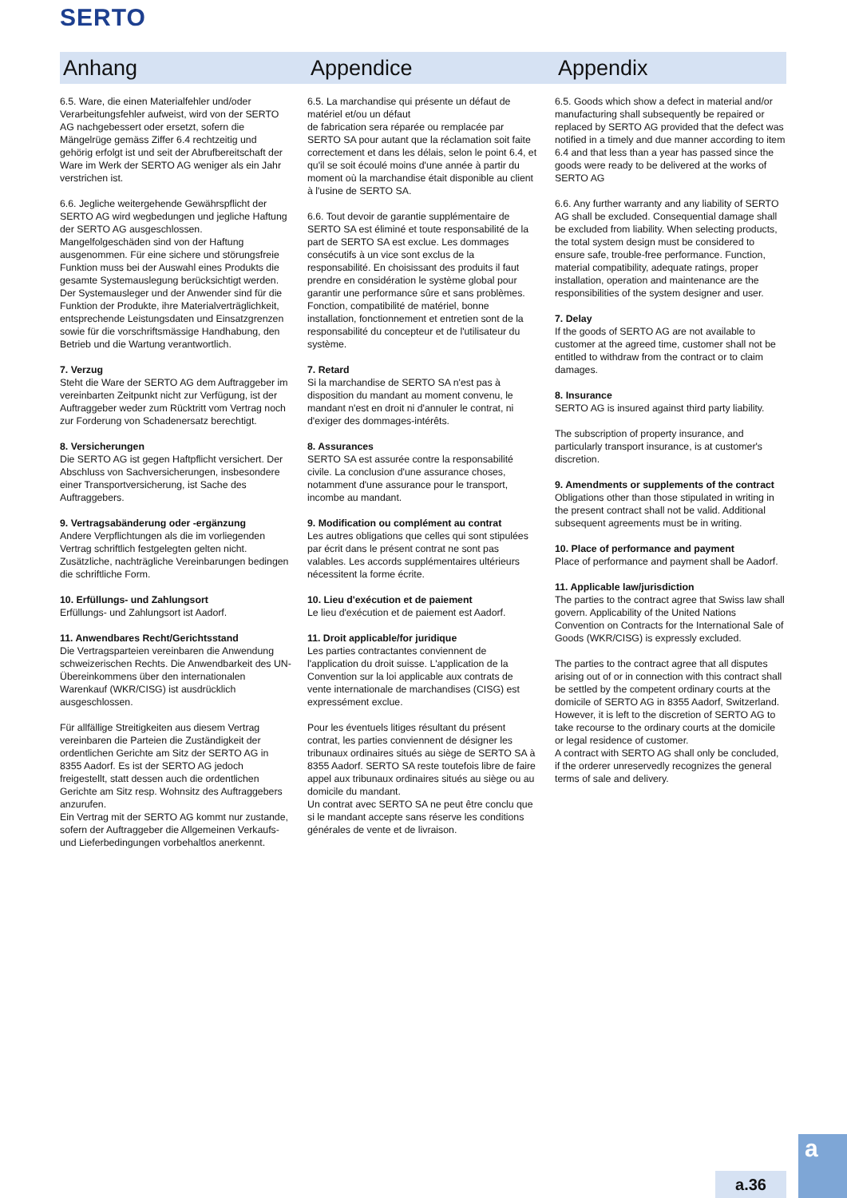SERTO
Anhang
6.5. Ware, die einen Materialfehler und/oder Verarbeitungsfehler aufweist, wird von der SERTO AG nachgebessert oder ersetzt, sofern die Mängelrüge gemäss Ziffer 6.4 rechtzeitig und gehörig erfolgt ist und seit der Abrufbereitschaft der Ware im Werk der SERTO AG weniger als ein Jahr verstrichen ist.
6.6. Jegliche weitergehende Gewährspflicht der SERTO AG wird wegbedungen und jegliche Haftung der SERTO AG ausgeschlossen. Mangelfolgeschäden sind von der Haftung ausgenommen. Für eine sichere und störungsfreie Funktion muss bei der Auswahl eines Produkts die gesamte Systemauslegung berücksichtigt werden. Der Systemausleger und der Anwender sind für die Funktion der Produkte, ihre Materialverträglichkeit, entsprechende Leistungsdaten und Einsatzgrenzen sowie für die vorschriftsmässige Handhabung, den Betrieb und die Wartung verantwortlich.
7. Verzug
Steht die Ware der SERTO AG dem Auftraggeber im vereinbarten Zeitpunkt nicht zur Verfügung, ist der Auftraggeber weder zum Rücktritt vom Vertrag noch zur Forderung von Schadenersatz berechtigt.
8. Versicherungen
Die SERTO AG ist gegen Haftpflicht versichert. Der Abschluss von Sachversicherungen, insbesondere einer Transportversicherung, ist Sache des Auftraggebers.
9. Vertragsabänderung oder -ergänzung
Andere Verpflichtungen als die im vorliegenden Vertrag schriftlich festgelegten gelten nicht. Zusätzliche, nachträgliche Vereinbarungen bedingen die schriftliche Form.
10. Erfüllungs- und Zahlungsort
Erfüllungs- und Zahlungsort ist Aadorf.
11. Anwendbares Recht/Gerichtsstand
Die Vertragsparteien vereinbaren die Anwendung schweizerischen Rechts. Die Anwendbarkeit des UN-Übereinkommens über den internationalen Warenkauf (WKR/CISG) ist ausdrücklich ausgeschlossen.
Für allfällige Streitigkeiten aus diesem Vertrag vereinbaren die Parteien die Zuständigkeit der ordentlichen Gerichte am Sitz der SERTO AG in 8355 Aadorf. Es ist der SERTO AG jedoch freigestellt, statt dessen auch die ordentlichen Gerichte am Sitz resp. Wohnsitz des Auftraggebers anzurufen.
Ein Vertrag mit der SERTO AG kommt nur zustande, sofern der Auftraggeber die Allgemeinen Verkaufs- und Lieferbedingungen vorbehaltlos anerkennt.
Appendice
6.5. La marchandise qui présente un défaut de matériel et/ou un défaut
de fabrication sera réparée ou remplacée par SERTO SA pour autant que la réclamation soit faite correctement et dans les délais, selon le point 6.4, et qu'il se soit écoulé moins d'une année à partir du moment où la marchandise était disponible au client à l'usine de SERTO SA.
6.6. Tout devoir de garantie supplémentaire de SERTO SA est éliminé et toute responsabilité de la part de SERTO SA est exclue. Les dommages consécutifs à un vice sont exclus de la responsabilité. En choisissant des produits il faut prendre en considération le système global pour garantir une performance sûre et sans problèmes. Fonction, compatibilité de matériel, bonne installation, fonctionnement et entretien sont de la responsabilité du concepteur et de l'utilisateur du système.
7. Retard
Si la marchandise de SERTO SA n'est pas à disposition du mandant au moment convenu, le mandant n'est en droit ni d'annuler le contrat, ni d'exiger des dommages-intérêts.
8. Assurances
SERTO SA est assurée contre la responsabilité civile. La conclusion d'une assurance choses, notamment d'une assurance pour le transport, incombe au mandant.
9. Modification ou complément au contrat
Les autres obligations que celles qui sont stipulées par écrit dans le présent contrat ne sont pas valables. Les accords supplémentaires ultérieurs nécessitent la forme écrite.
10. Lieu d'exécution et de paiement
Le lieu d'exécution et de paiement est Aadorf.
11. Droit applicable/for juridique
Les parties contractantes conviennent de l'application du droit suisse. L'application de la Convention sur la loi applicable aux contrats de vente internationale de marchandises (CISG) est expressément exclue.
Pour les éventuels litiges résultant du présent contrat, les parties conviennent de désigner les tribunaux ordinaires situés au siège de SERTO SA à 8355 Aadorf. SERTO SA reste toutefois libre de faire appel aux tribunaux ordinaires situés au siège ou au domicile du mandant.
Un contrat avec SERTO SA ne peut être conclu que si le mandant accepte sans réserve les conditions générales de vente et de livraison.
Appendix
6.5. Goods which show a defect in material and/or manufacturing shall subsequently be repaired or replaced by SERTO AG provided that the defect was notified in a timely and due manner according to item 6.4 and that less than a year has passed since the goods were ready to be delivered at the works of SERTO AG
6.6. Any further warranty and any liability of SERTO AG shall be excluded. Consequential damage shall be excluded from liability. When selecting products, the total system design must be considered to ensure safe, trouble-free performance. Function, material compatibility, adequate ratings, proper installation, operation and maintenance are the responsibilities of the system designer and user.
7. Delay
If the goods of SERTO AG are not available to customer at the agreed time, customer shall not be entitled to withdraw from the contract or to claim damages.
8. Insurance
SERTO AG is insured against third party liability.
The subscription of property insurance, and particularly transport insurance, is at customer's discretion.
9. Amendments or supplements of the contract
Obligations other than those stipulated in writing in the present contract shall not be valid. Additional subsequent agreements must be in writing.
10. Place of performance and payment
Place of performance and payment shall be Aadorf.
11. Applicable law/jurisdiction
The parties to the contract agree that Swiss law shall govern. Applicability of the United Nations Convention on Contracts for the International Sale of Goods (WKR/CISG) is expressly excluded.
The parties to the contract agree that all disputes arising out of or in connection with this contract shall be settled by the competent ordinary courts at the domicile of SERTO AG in 8355 Aadorf, Switzerland. However, it is left to the discretion of SERTO AG to take recourse to the ordinary courts at the domicile or legal residence of customer.
A contract with SERTO AG shall only be concluded, if the orderer unreservedly recognizes the general terms of sale and delivery.
a.36
a